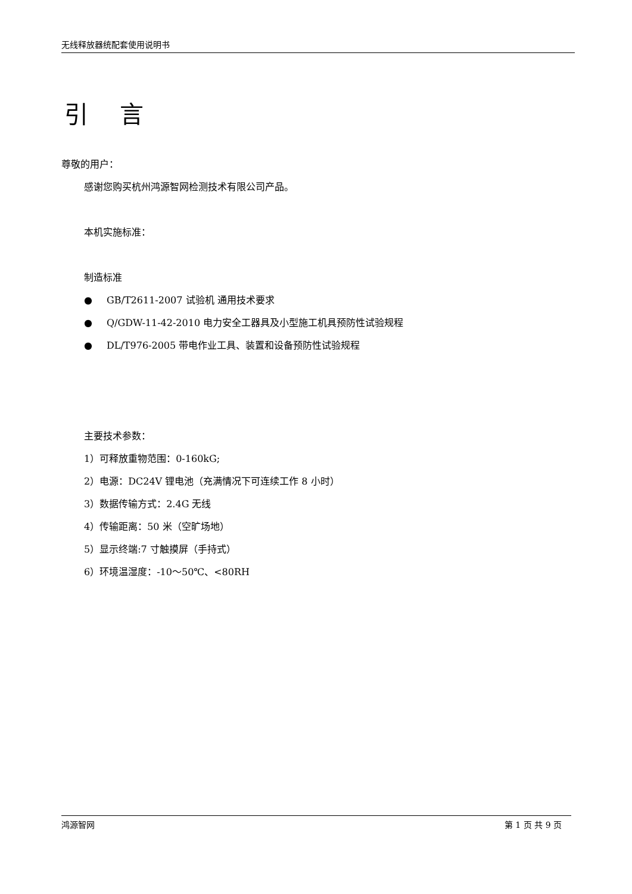无线释放器统配套使用说明书
引 言
尊敬的用户：
感谢您购买杭州鸿源智网检测技术有限公司产品。
本机实施标准：
制造标准
● GB/T2611-2007 试验机 通用技术要求
● Q/GDW-11-42-2010 电力安全工器具及小型施工机具预防性试验规程
● DL/T976-2005 带电作业工具、装置和设备预防性试验规程
主要技术参数：
1）可释放重物范围：0-160kG;
2）电源：DC24V 锂电池（充满情况下可连续工作 8 小时）
3）数据传输方式：2.4G 无线
4）传输距离：50 米（空旷场地）
5）显示终端:7 寸触摸屏（手持式）
6）环境温湿度：-10～50℃、<80RH
鸿源智网 第 1 页 共 9 页